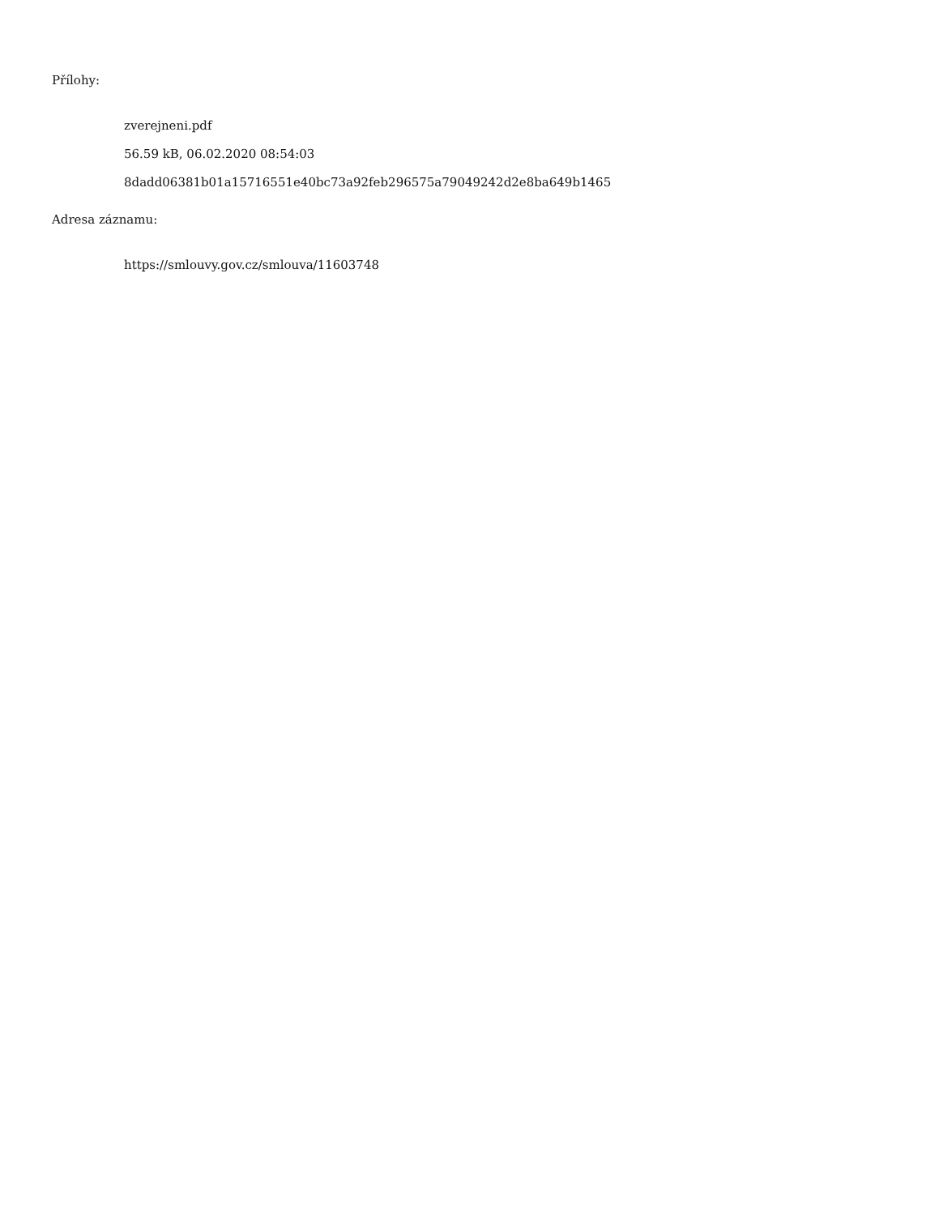Přílohy:
zverejneni.pdf
56.59 kB, 06.02.2020 08:54:03
8dadd06381b01a15716551e40bc73a92feb296575a79049242d2e8ba649b1465
Adresa záznamu:
https://smlouvy.gov.cz/smlouva/11603748